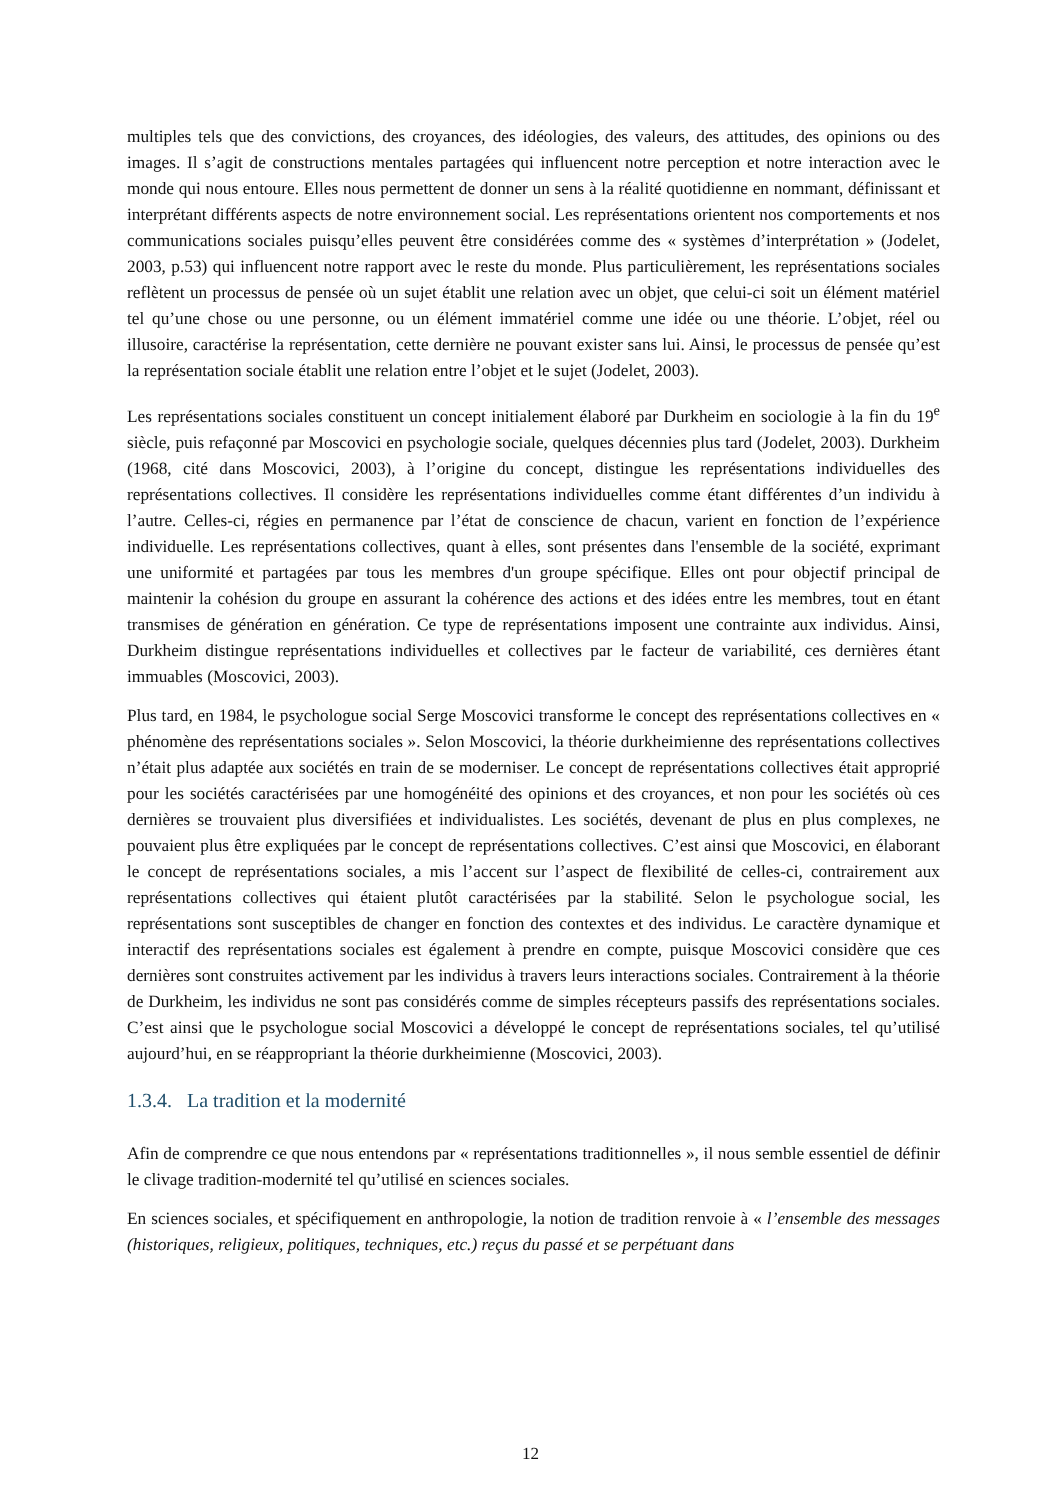multiples tels que des convictions, des croyances, des idéologies, des valeurs, des attitudes, des opinions ou des images. Il s’agit de constructions mentales partagées qui influencent notre perception et notre interaction avec le monde qui nous entoure. Elles nous permettent de donner un sens à la réalité quotidienne en nommant, définissant et interprétant différents aspects de notre environnement social. Les représentations orientent nos comportements et nos communications sociales puisqu’elles peuvent être considérées comme des « systèmes d’interprétation » (Jodelet, 2003, p.53) qui influencent notre rapport avec le reste du monde. Plus particulièrement, les représentations sociales reflètent un processus de pensée où un sujet établit une relation avec un objet, que celui-ci soit un élément matériel tel qu’une chose ou une personne, ou un élément immatériel comme une idée ou une théorie. L’objet, réel ou illusoire, caractérise la représentation, cette dernière ne pouvant exister sans lui. Ainsi, le processus de pensée qu’est la représentation sociale établit une relation entre l’objet et le sujet (Jodelet, 2003).
Les représentations sociales constituent un concept initialement élaboré par Durkheim en sociologie à la fin du 19<sup>e</sup> siècle, puis refaçonné par Moscovici en psychologie sociale, quelques décennies plus tard (Jodelet, 2003). Durkheim (1968, cité dans Moscovici, 2003), à l’origine du concept, distingue les représentations individuelles des représentations collectives. Il considère les représentations individuelles comme étant différentes d’un individu à l’autre. Celles-ci, régies en permanence par l’état de conscience de chacun, varient en fonction de l’expérience individuelle. Les représentations collectives, quant à elles, sont présentes dans l'ensemble de la société, exprimant une uniformité et partagées par tous les membres d'un groupe spécifique. Elles ont pour objectif principal de maintenir la cohésion du groupe en assurant la cohérence des actions et des idées entre les membres, tout en étant transmises de génération en génération. Ce type de représentations imposent une contrainte aux individus. Ainsi, Durkheim distingue représentations individuelles et collectives par le facteur de variabilité, ces dernières étant immuables (Moscovici, 2003).
Plus tard, en 1984, le psychologue social Serge Moscovici transforme le concept des représentations collectives en « phénomène des représentations sociales ». Selon Moscovici, la théorie durkheimienne des représentations collectives n’était plus adaptée aux sociétés en train de se moderniser. Le concept de représentations collectives était approprié pour les sociétés caractérisées par une homogénéité des opinions et des croyances, et non pour les sociétés où ces dernières se trouvaient plus diversifiées et individualistes. Les sociétés, devenant de plus en plus complexes, ne pouvaient plus être expliquées par le concept de représentations collectives. C’est ainsi que Moscovici, en élaborant le concept de représentations sociales, a mis l’accent sur l’aspect de flexibilité de celles-ci, contrairement aux représentations collectives qui étaient plutôt caractérisées par la stabilité. Selon le psychologue social, les représentations sont susceptibles de changer en fonction des contextes et des individus. Le caractère dynamique et interactif des représentations sociales est également à prendre en compte, puisque Moscovici considère que ces dernières sont construites activement par les individus à travers leurs interactions sociales. Contrairement à la théorie de Durkheim, les individus ne sont pas considérés comme de simples récepteurs passifs des représentations sociales. C’est ainsi que le psychologue social Moscovici a développé le concept de représentations sociales, tel qu’utilisé aujourd’hui, en se réappropriant la théorie durkheimienne (Moscovici, 2003).
1.3.4. La tradition et la modernité
Afin de comprendre ce que nous entendons par « représentations traditionnelles », il nous semble essentiel de définir le clivage tradition-modernité tel qu’utilisé en sciences sociales.
En sciences sociales, et spécifiquement en anthropologie, la notion de tradition renvoie à « l’ensemble des messages (historiques, religieux, politiques, techniques, etc.) reçus du passé et se perpétuant dans
12